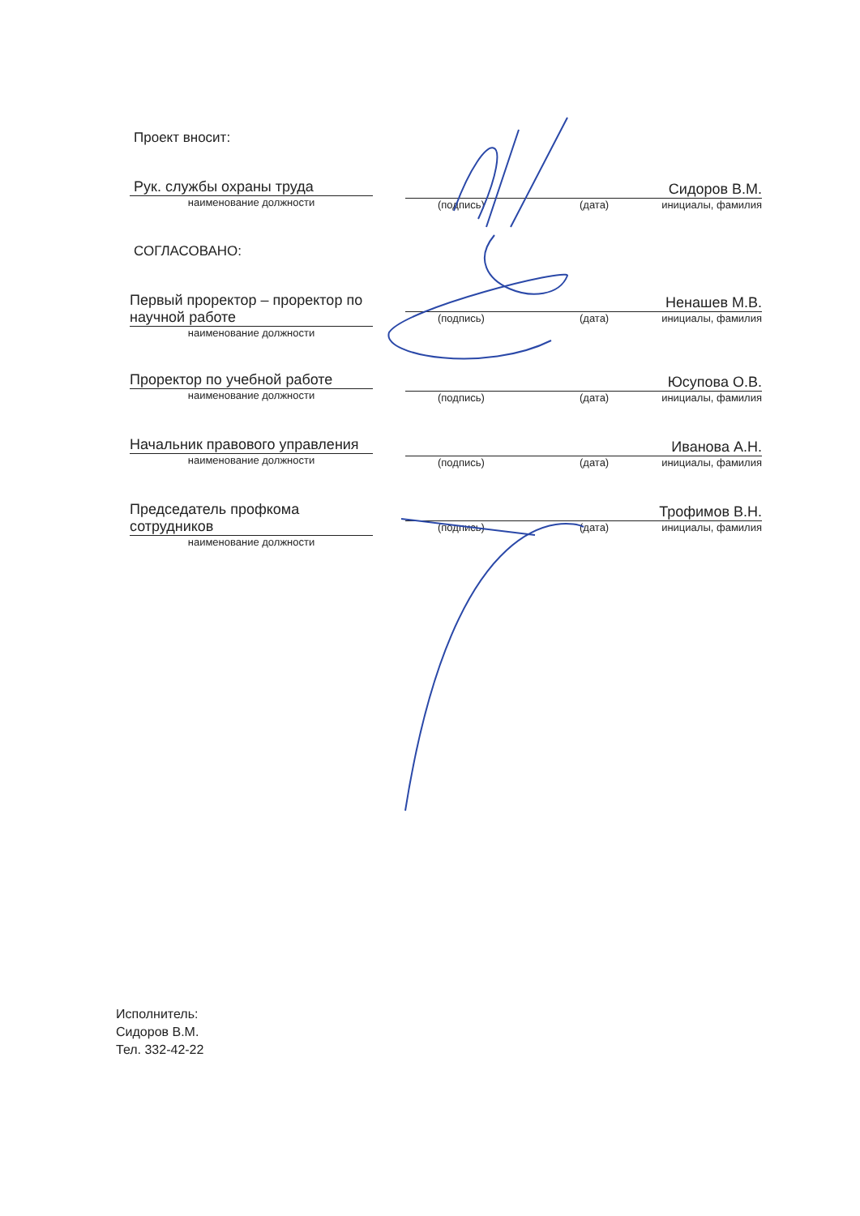Проект вносит:
Рук. службы охраны труда
наименование должности
Сидоров В.М.
(подпись) (дата) инициалы, фамилия
СОГЛАСОВАНО:
Первый проректор – проректор по научной работе
наименование должности
Ненашев М.В.
(подпись) (дата) инициалы, фамилия
Проректор по учебной работе
наименование должности
Юсупова О.В.
(подпись) (дата) инициалы, фамилия
Начальник правового управления
наименование должности
Иванова А.Н.
(подпись) (дата) инициалы, фамилия
Председатель профкома сотрудников
наименование должности
Трофимов В.Н.
(подпись) (дата) инициалы, фамилия
Исполнитель:
Сидоров В.М.
Тел. 332-42-22